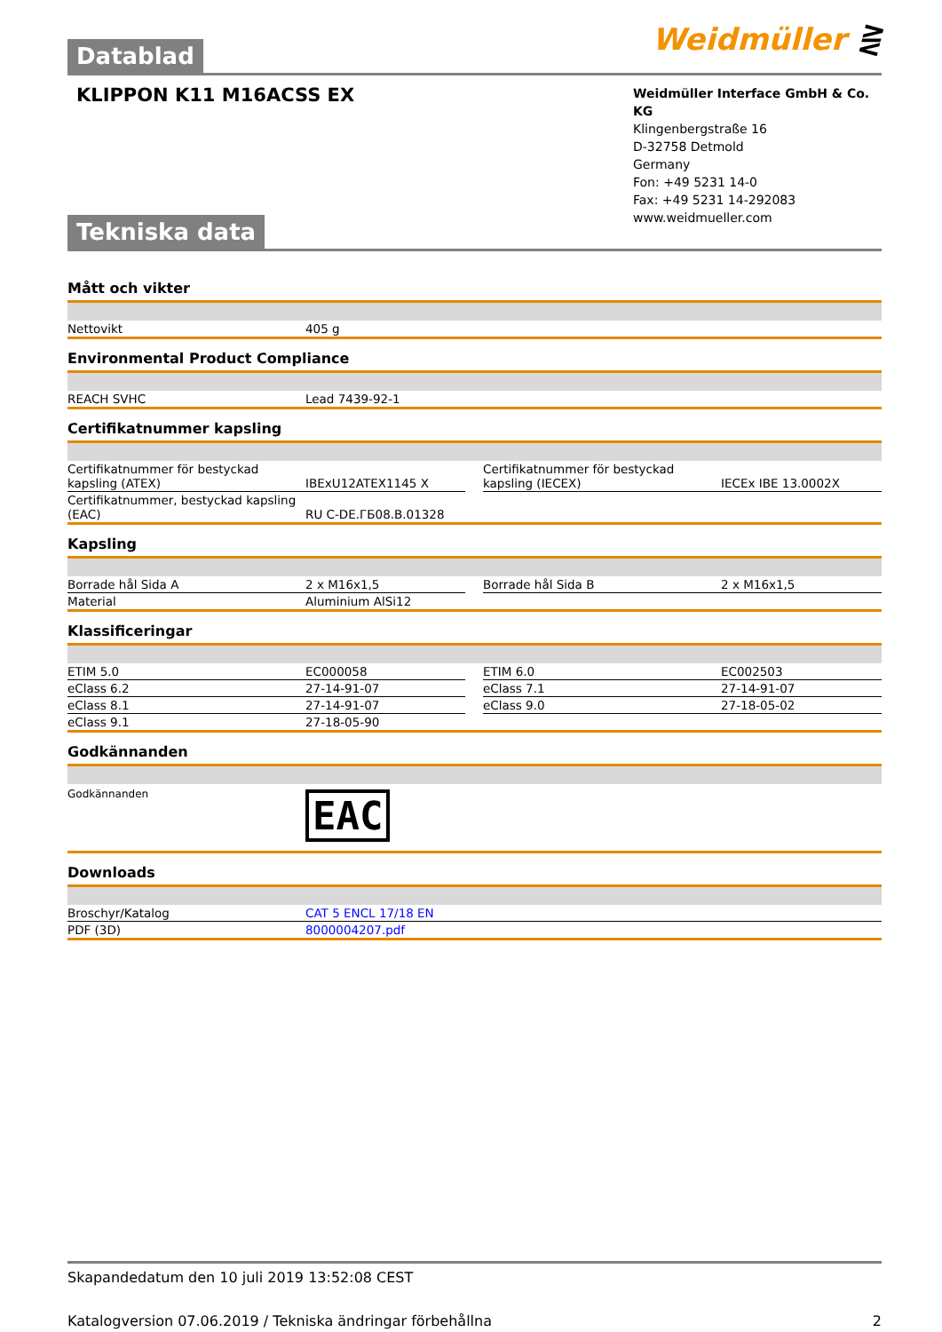Datablad
Weidmüller ⋛
KLIPPON K11 M16ACSS EX
Weidmüller Interface GmbH & Co. KG
Klingenbergstraße 16
D-32758 Detmold
Germany
Fon: +49 5231 14-0
Fax: +49 5231 14-292083
www.weidmueller.com
Tekniska data
Mått och vikter
| Nettovikt | 405 g |
Environmental Product Compliance
| REACH SVHC | Lead 7439-92-1 |
Certifikatnummer kapsling
| Certifikatnummer för bestyckad kapsling (ATEX) | IBExU12ATEX1145 X | | Certifikatnummer för bestyckad kapsling (IECEX) | IECEx IBE 13.0002X |
| Certifikatnummer, bestyckad kapsling (EAC) | RU C-DE.ГБ08.B.01328 | | | |
Kapsling
| Borrade hål Sida A | 2 x M16x1,5 | | Borrade hål Sida B | 2 x M16x1,5 |
| Material | Aluminium AlSi12 | | | |
Klassificeringar
| ETIM 5.0 | EC000058 | | ETIM 6.0 | EC002503 |
| eClass 6.2 | 27-14-91-07 | | eClass 7.1 | 27-14-91-07 |
| eClass 8.1 | 27-14-91-07 | | eClass 9.0 | 27-18-05-02 |
| eClass 9.1 | 27-18-05-90 | | | |
Godkännanden
| Godkännanden | EAC |
Downloads
| Broschyr/Katalog | CAT 5 ENCL 17/18 EN |
| PDF (3D) | 8000004207.pdf |
Skapandedatum den 10 juli 2019 13:52:08 CEST
Katalogversion 07.06.2019 / Tekniska ändringar förbehållna 2